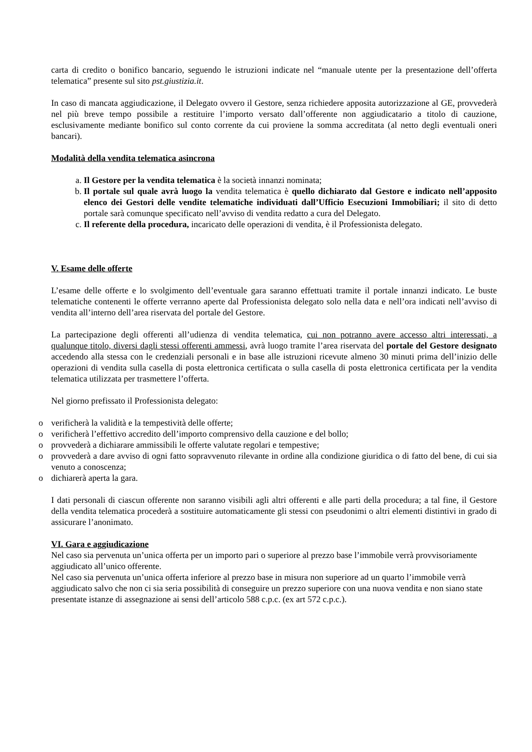carta di credito o bonifico bancario, seguendo le istruzioni indicate nel “manuale utente per la presentazione dell’offerta telematica” presente sul sito pst.giustizia.it.
In caso di mancata aggiudicazione, il Delegato ovvero il Gestore, senza richiedere apposita autorizzazione al GE, provvederà nel più breve tempo possibile a restituire l’importo versato dall’offerente non aggiudicatario a titolo di cauzione, esclusivamente mediante bonifico sul conto corrente da cui proviene la somma accreditata (al netto degli eventuali oneri bancari).
Modalità della vendita telematica asincrona
a. Il Gestore per la vendita telematica è la società innanzi nominata;
b. Il portale sul quale avrà luogo la vendita telematica è quello dichiarato dal Gestore e indicato nell’apposito elenco dei Gestori delle vendite telematiche individuati dall’Ufficio Esecuzioni Immobiliari; il sito di detto portale sarà comunque specificato nell’avviso di vendita redatto a cura del Delegato.
c. Il referente della procedura, incaricato delle operazioni di vendita, è il Professionista delegato.
V. Esame delle offerte
L’esame delle offerte e lo svolgimento dell’eventuale gara saranno effettuati tramite il portale innanzi indicato. Le buste telematiche contenenti le offerte verranno aperte dal Professionista delegato solo nella data e nell’ora indicati nell’avviso di vendita all’interno dell’area riservata del portale del Gestore.
La partecipazione degli offerenti all’udienza di vendita telematica, cui non potranno avere accesso altri interessati, a qualunque titolo, diversi dagli stessi offerenti ammessi, avrà luogo tramite l’area riservata del portale del Gestore designato accedendo alla stessa con le credenziali personali e in base alle istruzioni ricevute almeno 30 minuti prima dell’inizio delle operazioni di vendita sulla casella di posta elettronica certificata o sulla casella di posta elettronica certificata per la vendita telematica utilizzata per trasmettere l’offerta.
Nel giorno prefissato il Professionista delegato:
o verificherà la validità e la tempestività delle offerte;
o verificherà l’effettivo accredito dell’importo comprensivo della cauzione e del bollo;
o provvederà a dichiarare ammissibili le offerte valutate regolari e tempestive;
o provvederà a dare avviso di ogni fatto sopravvenuto rilevante in ordine alla condizione giuridica o di fatto del bene, di cui sia venuto a conoscenza;
o dichiarerà aperta la gara.
I dati personali di ciascun offerente non saranno visibili agli altri offerenti e alle parti della procedura; a tal fine, il Gestore della vendita telematica procederà a sostituire automaticamente gli stessi con pseudonimi o altri elementi distintivi in grado di assicurare l’anonimato.
VI. Gara e aggiudicazione
Nel caso sia pervenuta un’unica offerta per un importo pari o superiore al prezzo base l’immobile verrà provvisoriamente aggiudicato all’unico offerente.
Nel caso sia pervenuta un’unica offerta inferiore al prezzo base in misura non superiore ad un quarto l’immobile verrà aggiudicato salvo che non ci sia seria possibilità di conseguire un prezzo superiore con una nuova vendita e non siano state presentate istanze di assegnazione ai sensi dell’articolo 588 c.p.c. (ex art 572 c.p.c.).